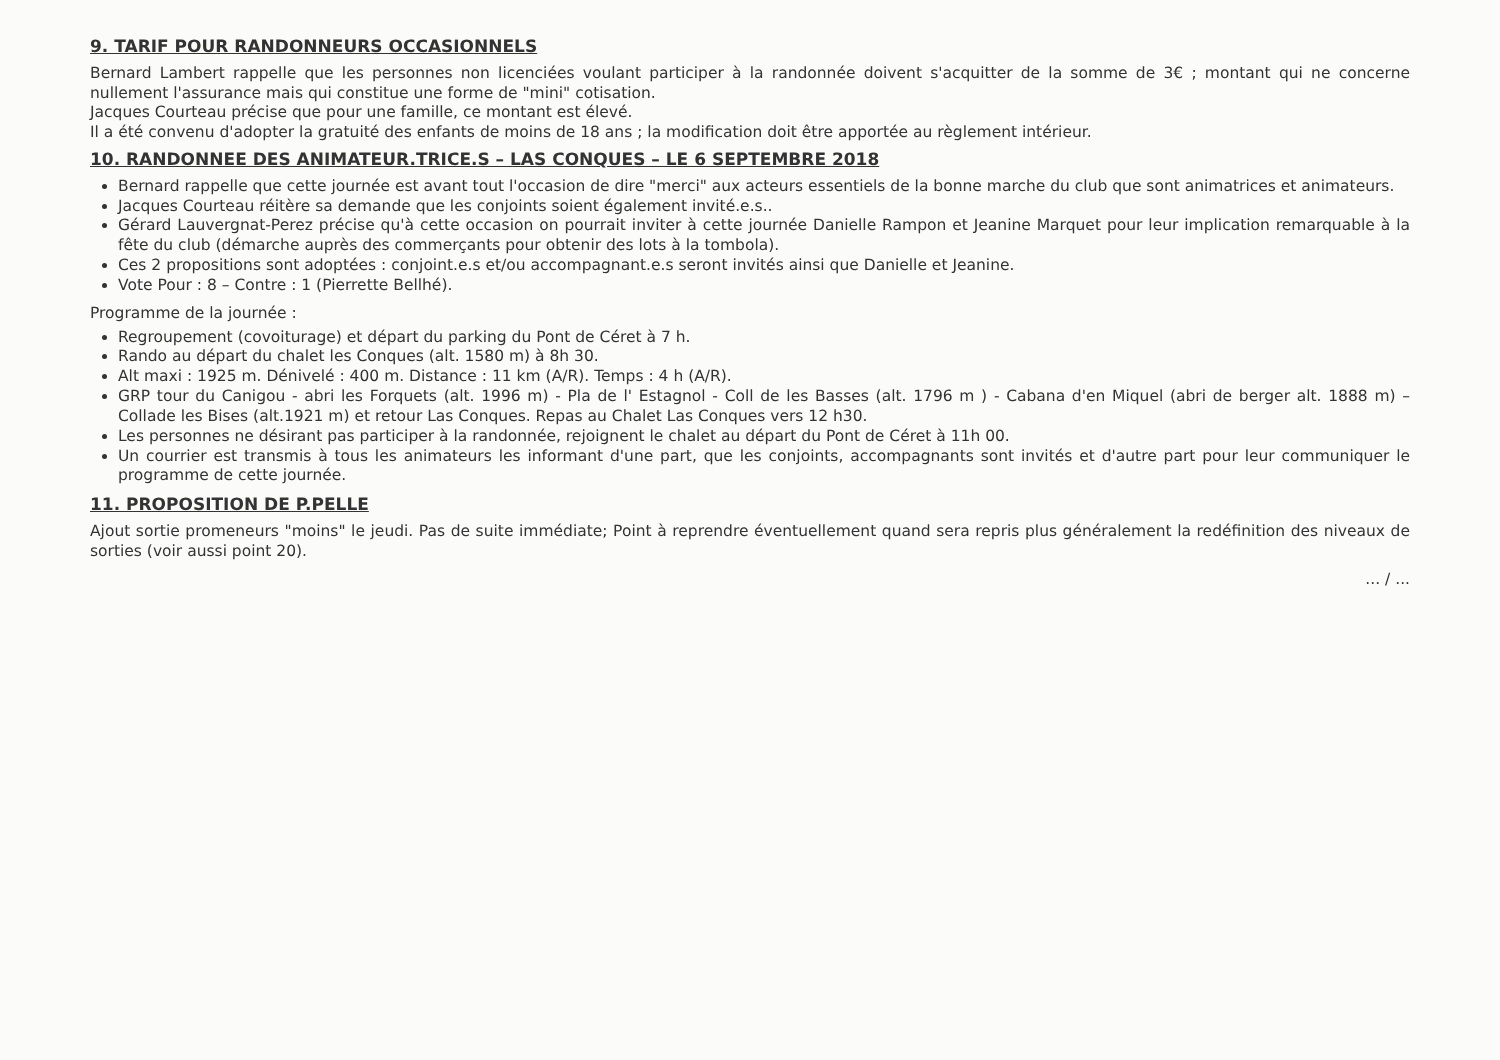9. TARIF POUR RANDONNEURS OCCASIONNELS
Bernard Lambert rappelle que les personnes non licenciées voulant participer à la randonnée doivent s'acquitter de la somme de 3€ ; montant qui ne concerne nullement l'assurance mais qui constitue une forme de "mini" cotisation.
Jacques Courteau précise que pour une famille, ce montant est élevé.
Il a été convenu d'adopter la gratuité des enfants de moins de 18 ans ; la modification doit être apportée au règlement intérieur.
10. RANDONNEE DES ANIMATEUR.TRICE.S – LAS CONQUES – LE 6 SEPTEMBRE 2018
Bernard rappelle que cette journée est avant tout l'occasion de dire "merci" aux acteurs essentiels de la bonne marche du club que sont animatrices et animateurs.
Jacques Courteau réitère sa demande que les conjoints soient également invité.e.s..
Gérard Lauvergnat-Perez précise qu'à cette occasion on pourrait inviter à cette journée Danielle Rampon et Jeanine Marquet pour leur implication remarquable à la fête du club (démarche auprès des commerçants pour obtenir des lots à la tombola).
Ces 2 propositions sont adoptées : conjoint.e.s et/ou accompagnant.e.s seront invités ainsi que Danielle et Jeanine.
Vote Pour : 8 – Contre : 1 (Pierrette Bellhé).
Programme de la journée :
Regroupement (covoiturage) et départ du parking du Pont de Céret à 7 h.
Rando au départ du chalet les Conques (alt. 1580 m) à 8h 30.
Alt maxi : 1925 m. Dénivelé : 400 m. Distance : 11 km (A/R). Temps : 4 h (A/R).
GRP tour du Canigou - abri les Forquets (alt. 1996 m) - Pla de l' Estagnol - Coll de les Basses (alt. 1796 m ) - Cabana d'en Miquel (abri de berger alt. 1888 m) – Collade les Bises (alt.1921 m) et retour Las Conques. Repas au Chalet Las Conques vers 12 h30.
Les personnes ne désirant pas participer à la randonnée, rejoignent le chalet au départ du Pont de Céret à 11h 00.
Un courrier est transmis à tous les animateurs les informant d'une part, que les conjoints, accompagnants sont invités et d'autre part pour leur communiquer le programme de cette journée.
11. PROPOSITION DE P.PELLE
Ajout sortie promeneurs "moins" le jeudi. Pas de suite immédiate; Point à reprendre éventuellement quand sera repris plus généralement la redéfinition des niveaux de sorties (voir aussi point 20).
... / ...